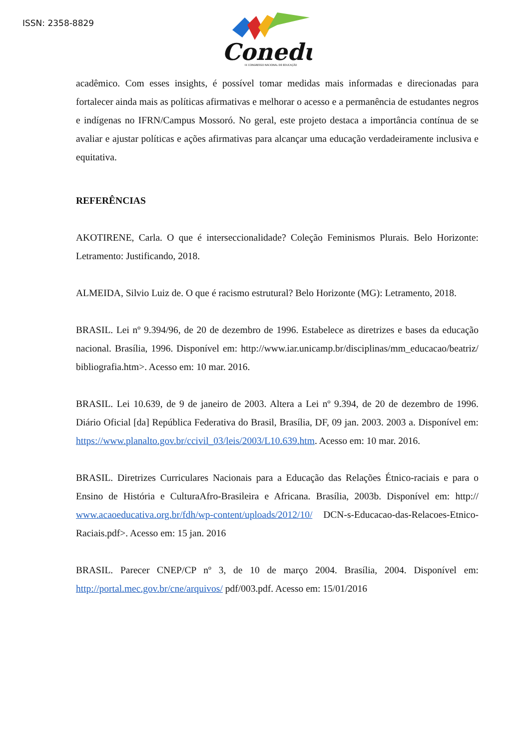ISSN: 2358-8829
Conedu
IX CONGRESSO NACIONAL DE EDUCAÇÃO
acadêmico. Com esses insights, é possível tomar medidas mais informadas e direcionadas para fortalecer ainda mais as políticas afirmativas e melhorar o acesso e a permanência de estudantes negros e indígenas no IFRN/Campus Mossoró. No geral, este projeto destaca a importância contínua de se avaliar e ajustar políticas e ações afirmativas para alcançar uma educação verdadeiramente inclusiva e equitativa.
REFERÊNCIAS
AKOTIRENE, Carla. O que é interseccionalidade? Coleção Feminismos Plurais. Belo Horizonte: Letramento: Justificando, 2018.
ALMEIDA, Silvio Luiz de. O que é racismo estrutural? Belo Horizonte (MG): Letramento, 2018.
BRASIL. Lei nº 9.394/96, de 20 de dezembro de 1996. Estabelece as diretrizes e bases da educação nacional. Brasília, 1996. Disponível em: http://www.iar.unicamp.br/disciplinas/mm_educacao/beatriz/ bibliografia.htm>. Acesso em: 10 mar. 2016.
BRASIL. Lei 10.639, de 9 de janeiro de 2003. Altera a Lei nº 9.394, de 20 de dezembro de 1996. Diário Oficial [da] República Federativa do Brasil, Brasília, DF, 09 jan. 2003. 2003 a. Disponível em: https://www.planalto.gov.br/ccivil_03/leis/2003/L10.639.htm. Acesso em: 10 mar. 2016.
BRASIL. Diretrizes Curriculares Nacionais para a Educação das Relações Étnico-raciais e para o Ensino de História e CulturaAfro-Brasileira e Africana. Brasília, 2003b. Disponível em: http:// www.acaoeducativa.org.br/fdh/wp-content/uploads/2012/10/ DCN-s-Educacao-das-Relacoes-Etnico-Raciais.pdf>. Acesso em: 15 jan. 2016
BRASIL. Parecer CNEP/CP nº 3, de 10 de março 2004. Brasília, 2004. Disponível em: http://portal.mec.gov.br/cne/arquivos/ pdf/003.pdf. Acesso em: 15/01/2016